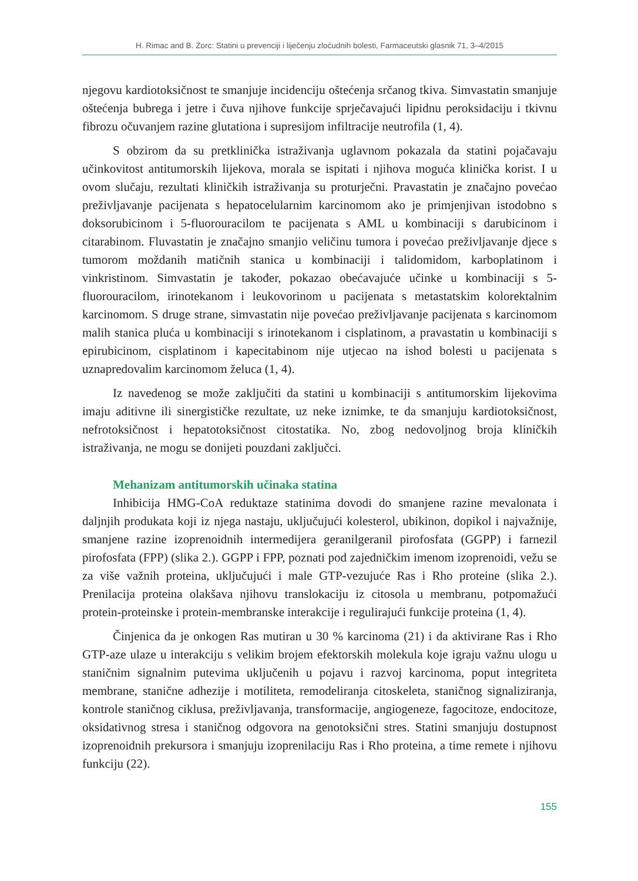H. Rimac and B. Zorc: Statini u prevenciji i liječenju zloćudnih bolesti, Farmaceutski glasnik 71, 3–4/2015
njegovu kardiotoksičnost te smanjuje incidenciju oštećenja srčanog tkiva. Simvastatin smanjuje oštećenja bubrega i jetre i čuva njihove funkcije sprječavajući lipidnu peroksidaciju i tkivnu fibrozu očuvanjem razine glutationa i supresijom infiltracije neutrofila (1, 4).
S obzirom da su pretklinička istraživanja uglavnom pokazala da statini pojačavaju učinkovitost antitumorskih lijekova, morala se ispitati i njihova moguća klinička korist. I u ovom slučaju, rezultati kliničkih istraživanja su proturječni. Pravastatin je značajno povećao preživljavanje pacijenata s hepatocelularnim karcinomom ako je primjenjivan istodobno s doksorubicinom i 5-fluorouracilom te pacijenata s AML u kombinaciji s darubicinom i citarabinom. Fluvastatin je značajno smanjio veličinu tumora i povećao preživljavanje djece s tumorom moždanih matičnih stanica u kombinaciji i talidomidom, karboplatinom i vinkristinom. Simvastatin je također, pokazao obećavajuće učinke u kombinaciji s 5-fluorouracilom, irinotekanom i leukovorinom u pacijenata s metastatskim kolorektalnim karcinomom. S druge strane, simvastatin nije povećao preživljavanje pacijenata s karcinomom malih stanica pluća u kombinaciji s irinotekanom i cisplatinom, a pravastatin u kombinaciji s epirubicinom, cisplatinom i kapecitabinom nije utjecao na ishod bolesti u pacijenata s uznapredovalim karcinomom želuca (1, 4).
Iz navedenog se može zaključiti da statini u kombinaciji s antitumorskim lijekovima imaju aditivne ili sinergističke rezultate, uz neke iznimke, te da smanjuju kardiotoksičnost, nefrotoksičnost i hepatotoksičnost citostatika. No, zbog nedovoljnog broja kliničkih istraživanja, ne mogu se donijeti pouzdani zaključci.
Mehanizam antitumorskih učinaka statina
Inhibicija HMG-CoA reduktaze statinima dovodi do smanjene razine mevalonata i daljnjih produkata koji iz njega nastaju, uključujući kolesterol, ubikinon, dopikol i najvažnije, smanjene razine izoprenoidnih intermedijera geranilgeranil pirofosfata (GGPP) i farnezil pirofosfata (FPP) (slika 2.). GGPP i FPP, poznati pod zajedničkim imenom izoprenoidi, vežu se za više važnih proteina, uključujući i male GTP-vezujuće Ras i Rho proteine (slika 2.). Prenilacija proteina olakšava njihovu translokaciju iz citosola u membranu, potpomažući protein-proteinske i protein-membranske interakcije i regulirajući funkcije proteina (1, 4).
Činjenica da je onkogen Ras mutiran u 30 % karcinoma (21) i da aktivirane Ras i Rho GTP-aze ulaze u interakciju s velikim brojem efektorskih molekula koje igraju važnu ulogu u staničnim signalnim putevima uključenih u pojavu i razvoj karcinoma, poput integriteta membrane, stanične adhezije i motiliteta, remodeliranja citoskeleta, staničnog signaliziranja, kontrole staničnog ciklusa, preživljavanja, transformacije, angiogeneze, fagocitoze, endocitoze, oksidativnog stresa i staničnog odgovora na genotoksični stres. Statini smanjuju dostupnost izoprenoidnih prekursora i smanjuju izoprenilaciju Ras i Rho proteina, a time remete i njihovu funkciju (22).
155